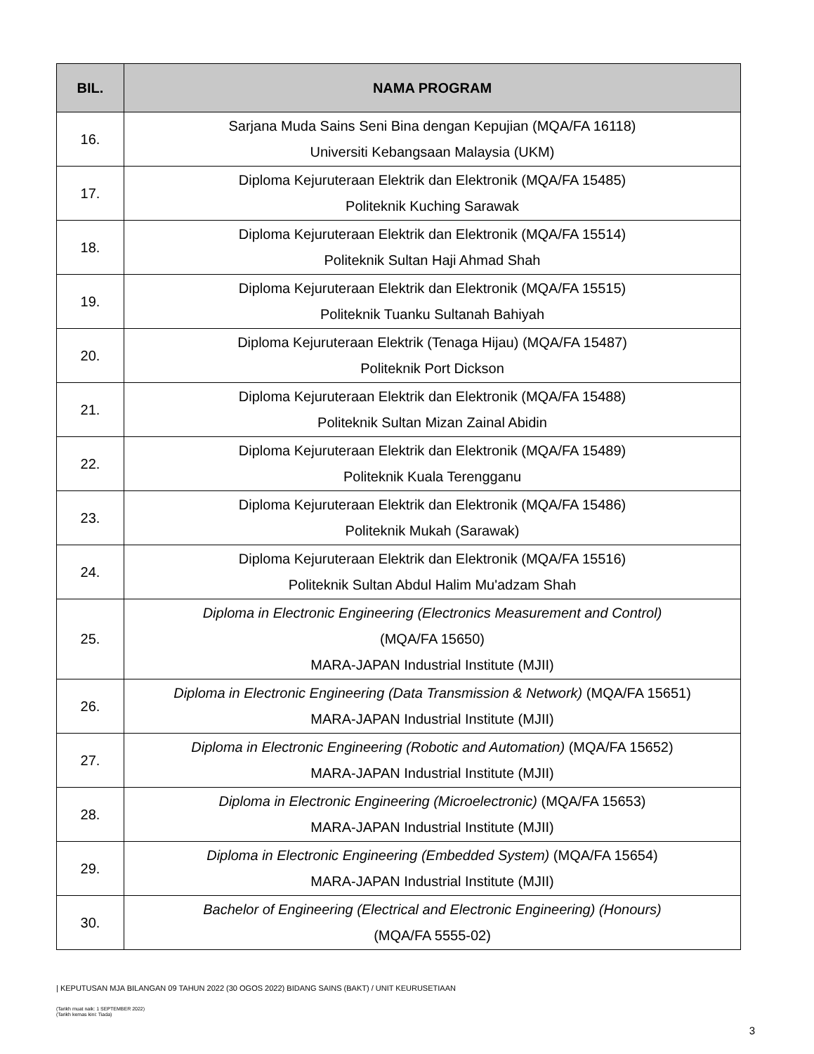| BIL. | NAMA PROGRAM |
| --- | --- |
| 16. | Sarjana Muda Sains Seni Bina dengan Kepujian (MQA/FA 16118) Universiti Kebangsaan Malaysia (UKM) |
| 17. | Diploma Kejuruteraan Elektrik dan Elektronik (MQA/FA 15485) Politeknik Kuching Sarawak |
| 18. | Diploma Kejuruteraan Elektrik dan Elektronik (MQA/FA 15514) Politeknik Sultan Haji Ahmad Shah |
| 19. | Diploma Kejuruteraan Elektrik dan Elektronik (MQA/FA 15515) Politeknik Tuanku Sultanah Bahiyah |
| 20. | Diploma Kejuruteraan Elektrik (Tenaga Hijau) (MQA/FA 15487) Politeknik Port Dickson |
| 21. | Diploma Kejuruteraan Elektrik dan Elektronik (MQA/FA 15488) Politeknik Sultan Mizan Zainal Abidin |
| 22. | Diploma Kejuruteraan Elektrik dan Elektronik (MQA/FA 15489) Politeknik Kuala Terengganu |
| 23. | Diploma Kejuruteraan Elektrik dan Elektronik (MQA/FA 15486) Politeknik Mukah (Sarawak) |
| 24. | Diploma Kejuruteraan Elektrik dan Elektronik (MQA/FA 15516) Politeknik Sultan Abdul Halim Mu'adzam Shah |
| 25. | Diploma in Electronic Engineering (Electronics Measurement and Control) (MQA/FA 15650) MARA-JAPAN Industrial Institute (MJII) |
| 26. | Diploma in Electronic Engineering (Data Transmission & Network) (MQA/FA 15651) MARA-JAPAN Industrial Institute (MJII) |
| 27. | Diploma in Electronic Engineering (Robotic and Automation) (MQA/FA 15652) MARA-JAPAN Industrial Institute (MJII) |
| 28. | Diploma in Electronic Engineering (Microelectronic) (MQA/FA 15653) MARA-JAPAN Industrial Institute (MJII) |
| 29. | Diploma in Electronic Engineering (Embedded System) (MQA/FA 15654) MARA-JAPAN Industrial Institute (MJII) |
| 30. | Bachelor of Engineering (Electrical and Electronic Engineering) (Honours) (MQA/FA 5555-02) |
| KEPUTUSAN MJA BILANGAN 09 TAHUN 2022 (30 OGOS 2022) BIDANG SAINS (BAKT) / UNIT KEURUSETIAAN
(Tarikh muat naik: 1 SEPTEMBER 2022)
(Tarikh kemas kini: Tiada)
3